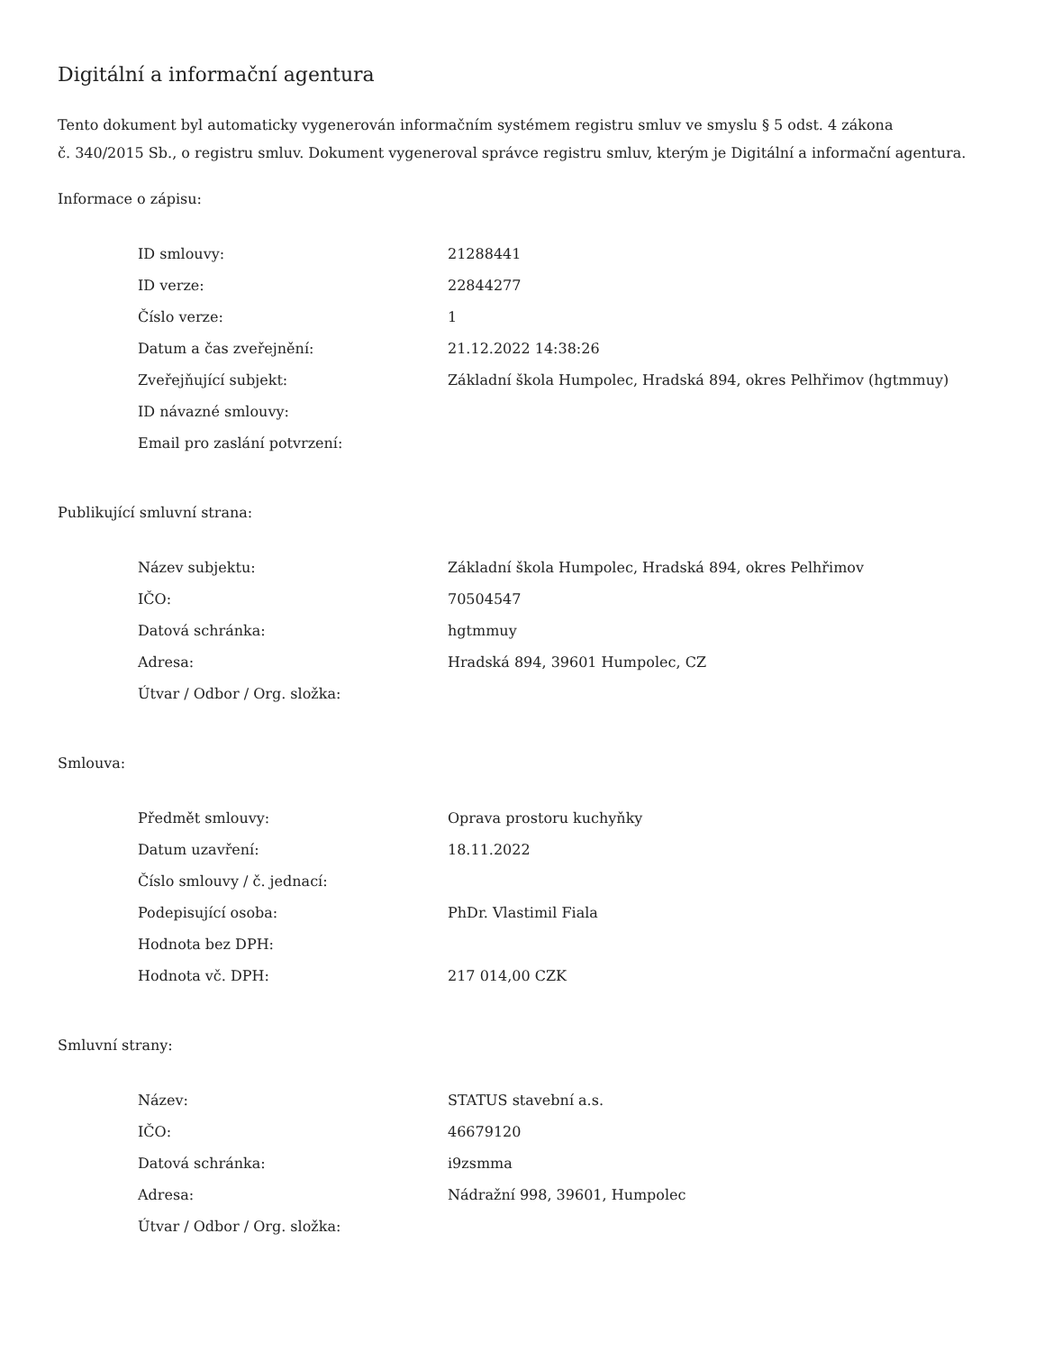Digitální a informační agentura
Tento dokument byl automaticky vygenerován informačním systémem registru smluv ve smyslu § 5 odst. 4 zákona
č. 340/2015 Sb., o registru smluv. Dokument vygeneroval správce registru smluv, kterým je Digitální a informační agentura.
Informace o zápisu:
| ID smlouvy: | 21288441 |
| ID verze: | 22844277 |
| Číslo verze: | 1 |
| Datum a čas zveřejnění: | 21.12.2022 14:38:26 |
| Zveřejňující subjekt: | Základní škola Humpolec, Hradská 894, okres Pelhřimov (hgtmmuy) |
| ID návazné smlouvy: | |
| Email pro zaslání potvrzení: | |
Publikující smluvní strana:
| Název subjektu: | Základní škola Humpolec, Hradská 894, okres Pelhřimov |
| IČO: | 70504547 |
| Datová schránka: | hgtmmuy |
| Adresa: | Hradská 894, 39601 Humpolec, CZ |
| Útvar / Odbor / Org. složka: | |
Smlouva:
| Předmět smlouvy: | Oprava prostoru kuchyňky |
| Datum uzavření: | 18.11.2022 |
| Číslo smlouvy / č. jednací: | |
| Podepisující osoba: | PhDr. Vlastimil Fiala |
| Hodnota bez DPH: | |
| Hodnota vč. DPH: | 217 014,00 CZK |
Smluvní strany:
| Název: | STATUS stavební a.s. |
| IČO: | 46679120 |
| Datová schránka: | i9zsmma |
| Adresa: | Nádražní 998, 39601, Humpolec |
| Útvar / Odbor / Org. složka: | |